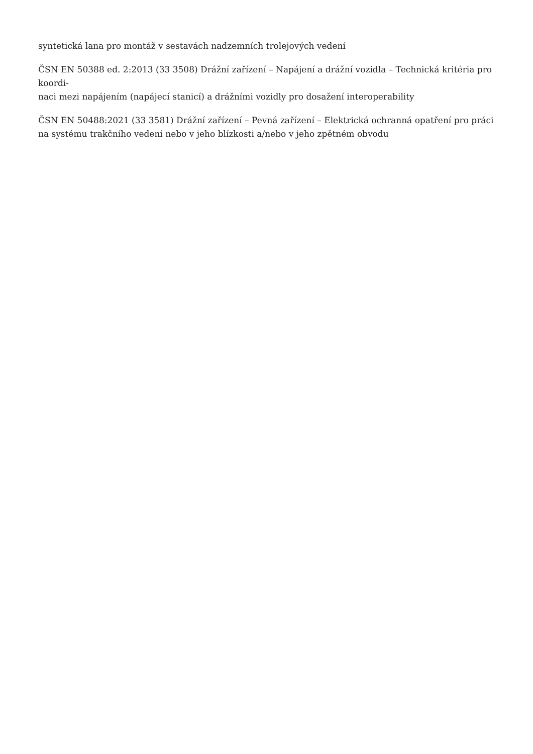syntetická lana pro montáž v sestavách nadzemních trolejových vedení
ČSN EN 50388 ed. 2:2013 (33 3508) Drážní zařízení – Napájení a drážní vozidla – Technická kritéria pro koordi-
naci mezi napájením (napájecí stanicí) a drážními vozidly pro dosažení interoperability
ČSN EN 50488:2021 (33 3581) Drážní zařízení – Pevná zařízení – Elektrická ochranná opatření pro práci na systému trakčního vedení nebo v jeho blízkosti a/nebo v jeho zpětném obvodu